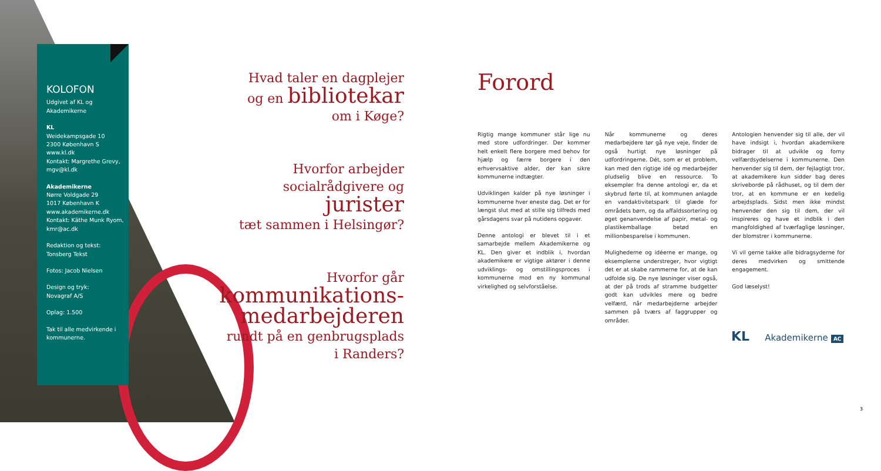KOLOFON
Udgivet af KL og
Akademikerne
KL
Weidekampsgade 10
2300 København S
www.kl.dk
Kontakt: Margrethe Grevy,
mgv@kl.dk
Akademikerne
Nørre Voldgade 29
1017 København K
www.akademikerne.dk
Kontakt: Käthe Munk Ryom,
kmr@ac.dk
Redaktion og tekst:
Tonsberg Tekst
Fotos: Jacob Nielsen
Design og tryk:
Novagraf A/S
Oplag: 1.500
Tak til alle medvirkende i
kommunerne.
Hvad taler en dagplejer
og en bibliotekar
om i Køge?
Hvorfor arbejder
socialrådgivere og jurister
tæt sammen i Helsingør?
Hvorfor går
kommunikations-
medarbejderen
rundt på en genbrugsplads
i Randers?
Forord
Rigtig mange kommuner står lige nu med store udfordringer. Der kommer helt enkelt flere borgere med behov for hjælp og færre borgere i den erhvervsaktive alder, der kan sikre kommunerne indtægter.
Udviklingen kalder på nye løsninger i kommunerne hver eneste dag. Det er for længst slut med at stille sig tilfreds med gårsdagens svar på nutidens opgaver.
Denne antologi er blevet til i et samarbejde mellem Akademikerne og KL. Den giver et indblik i, hvordan akademikere er vigtige aktører i denne udviklings- og omstillingsproces i kommunerne mod en ny kommunal virkelighed og selvforståelse.
Når kommunerne og deres medarbejdere tør gå nye veje, finder de også hurtigt nye løsninger på udfordringerne. Dét, som er et problem, kan med den rigtige idé og medarbejder pludselig blive en ressource. To eksempler fra denne antologi er, da et skybrud førte til, at kommunen anlagde en vandaktivitetspark til glæde for områdets børn, og da affaldssortering og øget genanvendelse af papir, metal- og plastikemballage betød en millionbesparelse i kommunen.
Mulighederne og idéerne er mange, og eksemplerne understreger, hvor vigtigt det er at skabe rammerne for, at de kan udfolde sig. De nye løsninger viser også, at der på trods af stramme budgetter godt kan udvikles mere og bedre velfærd, når medarbejderne arbejder sammen på tværs af faggrupper og områder.
Antologien henvender sig til alle, der vil have indsigt i, hvordan akademikere bidrager til at udvikle og forny velfærdsydelserne i kommunerne. Den henvender sig til dem, der fejlagtigt tror, at akademikere kun sidder bag deres skriveborde på rådhuset, og til dem der tror, at en kommune er en kedelig arbejdsplads. Sidst men ikke mindst henvender den sig til dem, der vil inspireres og have et indblik i den mangfoldighed af tværfaglige løsninger, der blomstrer i kommunerne.
Vi vil gerne takke alle bidragsyderne for deres medvirken og smittende engagement.
God læselyst!
KL Akademikerne AC
3